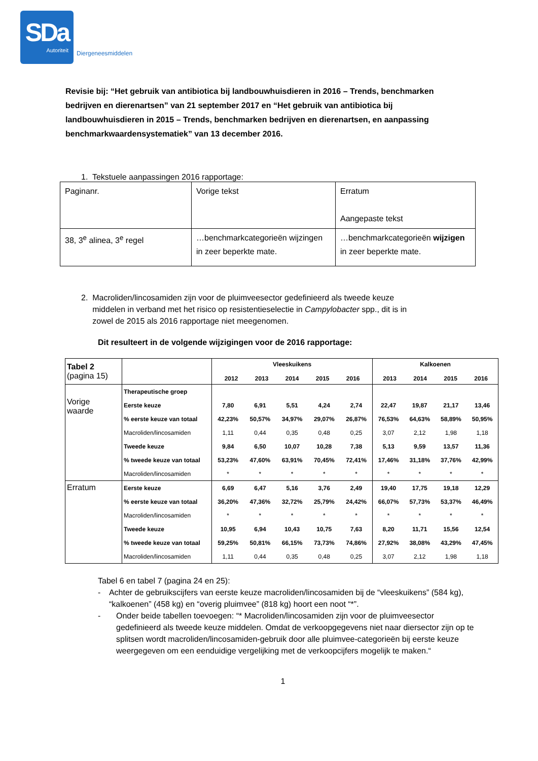SDa
Autoriteit
Diergeneesmiddelen
Revisie bij: “Het gebruik van antibiotica bij landbouwhuisdieren in 2016 – Trends, benchmarken bedrijven en dierenartsen” van 21 september 2017 en “Het gebruik van antibiotica bij landbouwhuisdieren in 2015 – Trends, benchmarken bedrijven en dierenartsen, en aanpassing benchmarkwaardensystematiek” van 13 december 2016.
1. Tekstuele aanpassingen 2016 rapportage:
| Paginanr. | Vorige tekst | Erratum Aangepaste tekst |
| 38, 3<sup>e</sup> alinea, 3<sup>e</sup> regel | …benchmarkcategorieën wijzingen in zeer beperkte mate. | …benchmarkcategorieën wijzigen in zeer beperkte mate. |
2. Macroliden/lincosamiden zijn voor de pluimveesector gedefinieerd als tweede keuze
middelen in verband met het risico op resistentieselectie in Campylobacter spp., dit is in
zowel de 2015 als 2016 rapportage niet meegenomen.
Dit resulteert in de volgende wijzigingen voor de 2016 rapportage:
| Tabel 2 (pagina 15) | | Vleeskuikens 2012 2013 2014 2015 2016 | | | | | Kalkoenen 2013 2014 2015 2016 | | | |
| Vorige waarde | Therapeutische groep | | | | | | | | | |
| | Eerste keuze | 7,80 | 6,91 | 5,51 | 4,24 | 2,74 | 22,47 | 19,87 | 21,17 | 13,46 |
| | % eerste keuze van totaal | 42,23% | 50,57% | 34,97% | 29,07% | 26,87% | 76,53% | 64,63% | 58,89% | 50,95% |
| | Macroliden/lincosamiden | 1,11 | 0,44 | 0,35 | 0,48 | 0,25 | 3,07 | 2,12 | 1,98 | 1,18 |
| | Tweede keuze | 9,84 | 6,50 | 10,07 | 10,28 | 7,38 | 5,13 | 9,59 | 13,57 | 11,36 |
| | % tweede keuze van totaal | 53,23% | 47,60% | 63,91% | 70,45% | 72,41% | 17,46% | 31,18% | 37,76% | 42,99% |
| | Macroliden/lincosamiden | * | * | * | * | * | * | * | * | * |
| Erratum | Eerste keuze | 6,69 | 6,47 | 5,16 | 3,76 | 2,49 | 19,40 | 17,75 | 19,18 | 12,29 |
| | % eerste keuze van totaal | 36,20% | 47,36% | 32,72% | 25,79% | 24,42% | 66,07% | 57,73% | 53,37% | 46,49% |
| | Macroliden/lincosamiden | * | * | * | * | * | * | * | * | * |
| | Tweede keuze | 10,95 | 6,94 | 10,43 | 10,75 | 7,63 | 8,20 | 11,71 | 15,56 | 12,54 |
| | % tweede keuze van totaal | 59,25% | 50,81% | 66,15% | 73,73% | 74,86% | 27,92% | 38,08% | 43,29% | 47,45% |
| | Macroliden/lincosamiden | 1,11 | 0,44 | 0,35 | 0,48 | 0,25 | 3,07 | 2,12 | 1,98 | 1,18 |
Tabel 6 en tabel 7 (pagina 24 en 25):
- Achter de gebruikscijfers van eerste keuze macroliden/lincosamiden bij de “vleeskuikens” (584 kg), “kalkoenen” (458 kg) en “overig pluimvee” (818 kg) hoort een noot “*”.
- Onder beide tabellen toevoegen: “* Macroliden/lincosamiden zijn voor de pluimveesector gedefinieerd als tweede keuze middelen. Omdat de verkoopgegevens niet naar diersector zijn op te splitsen wordt macroliden/lincosamiden-gebruik door alle pluimvee-categorieën bij eerste keuze weergegeven om een eenduidige vergelijking met de verkoopcijfers mogelijk te maken.“
1